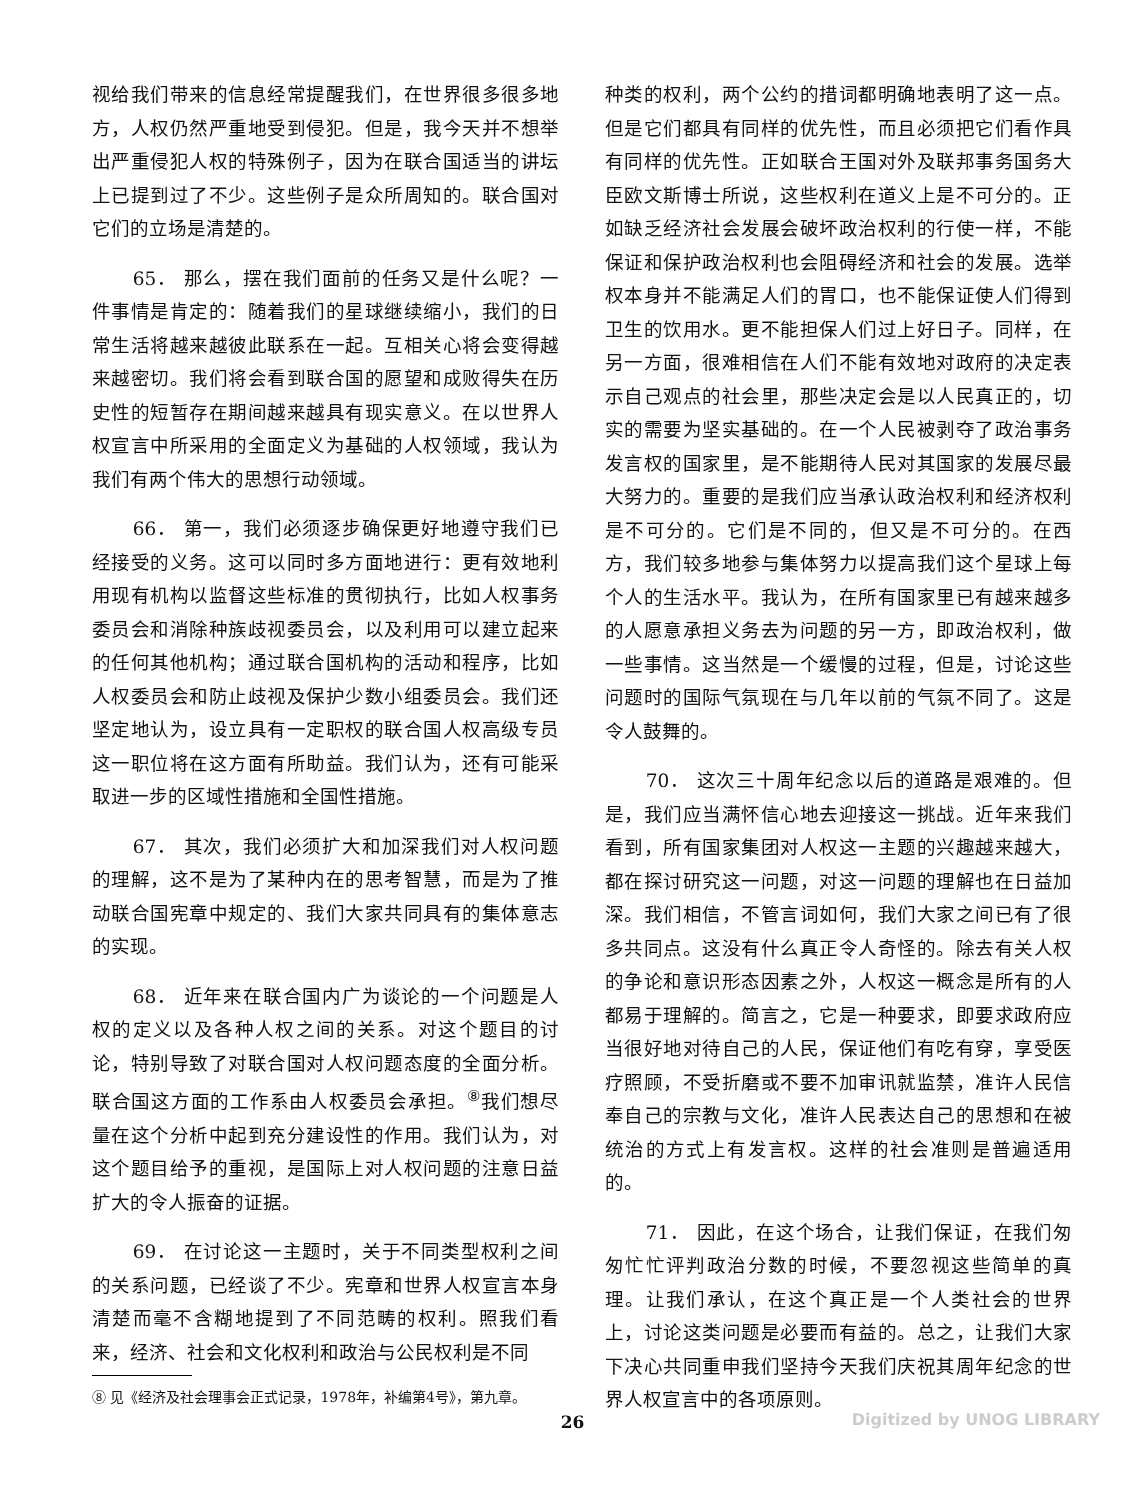视给我们带来的信息经常提醒我们，在世界很多很多地方，人权仍然严重地受到侵犯。但是，我今天并不想举出严重侵犯人权的特殊例子，因为在联合国适当的讲坛上已提到过了不少。这些例子是众所周知的。联合国对它们的立场是清楚的。
65． 那么，摆在我们面前的任务又是什么呢？一件事情是肯定的：随着我们的星球继续缩小，我们的日常生活将越来越彼此联系在一起。互相关心将会变得越来越密切。我们将会看到联合国的愿望和成败得失在历史性的短暂存在期间越来越具有现实意义。在以世界人权宣言中所采用的全面定义为基础的人权领域，我认为我们有两个伟大的思想行动领域。
66． 第一，我们必须逐步确保更好地遵守我们已经接受的义务。这可以同时多方面地进行：更有效地利用现有机构以监督这些标准的贯彻执行，比如人权事务委员会和消除种族歧视委员会，以及利用可以建立起来的任何其他机构；通过联合国机构的活动和程序，比如人权委员会和防止歧视及保护少数小组委员会。我们还坚定地认为，设立具有一定职权的联合国人权高级专员这一职位将在这方面有所助益。我们认为，还有可能采取进一步的区域性措施和全国性措施。
67． 其次，我们必须扩大和加深我们对人权问题的理解，这不是为了某种内在的思考智慧，而是为了推动联合国宪章中规定的、我们大家共同具有的集体意志的实现。
68． 近年来在联合国内广为谈论的一个问题是人权的定义以及各种人权之间的关系。对这个题目的讨论，特别导致了对联合国对人权问题态度的全面分析。联合国这方面的工作系由人权委员会承担。<sup>⑧</sup>我们想尽量在这个分析中起到充分建设性的作用。我们认为，对这个题目给予的重视，是国际上对人权问题的注意日益扩大的令人振奋的证据。
69． 在讨论这一主题时，关于不同类型权利之间的关系问题，已经谈了不少。宪章和世界人权宣言本身清楚而毫不含糊地提到了不同范畴的权利。照我们看来，经济、社会和文化权利和政治与公民权利是不同
⑧ 见《经济及社会理事会正式记录，1978年，补编第4号》，第九章。
种类的权利，两个公约的措词都明确地表明了这一点。但是它们都具有同样的优先性，而且必须把它们看作具有同样的优先性。正如联合王国对外及联邦事务国务大臣欧文斯博士所说，这些权利在道义上是不可分的。正如缺乏经济社会发展会破坏政治权利的行使一样，不能保证和保护政治权利也会阻碍经济和社会的发展。选举权本身并不能满足人们的胃口，也不能保证使人们得到卫生的饮用水。更不能担保人们过上好日子。同样，在另一方面，很难相信在人们不能有效地对政府的决定表示自己观点的社会里，那些决定会是以人民真正的，切实的需要为坚实基础的。在一个人民被剥夺了政治事务发言权的国家里，是不能期待人民对其国家的发展尽最大努力的。重要的是我们应当承认政治权利和经济权利是不可分的。它们是不同的，但又是不可分的。在西方，我们较多地参与集体努力以提高我们这个星球上每个人的生活水平。我认为，在所有国家里已有越来越多的人愿意承担义务去为问题的另一方，即政治权利，做一些事情。这当然是一个缓慢的过程，但是，讨论这些问题时的国际气氛现在与几年以前的气氛不同了。这是令人鼓舞的。
70． 这次三十周年纪念以后的道路是艰难的。但是，我们应当满怀信心地去迎接这一挑战。近年来我们看到，所有国家集团对人权这一主题的兴趣越来越大，都在探讨研究这一问题，对这一问题的理解也在日益加深。我们相信，不管言词如何，我们大家之间已有了很多共同点。这没有什么真正令人奇怪的。除去有关人权的争论和意识形态因素之外，人权这一概念是所有的人都易于理解的。简言之，它是一种要求，即要求政府应当很好地对待自己的人民，保证他们有吃有穿，享受医疗照顾，不受折磨或不要不加审讯就监禁，准许人民信奉自己的宗教与文化，准许人民表达自己的思想和在被统治的方式上有发言权。这样的社会准则是普遍适用的。
71． 因此，在这个场合，让我们保证，在我们匆匆忙忙评判政治分数的时候，不要忽视这些简单的真理。让我们承认，在这个真正是一个人类社会的世界上，讨论这类问题是必要而有益的。总之，让我们大家下决心共同重申我们坚持今天我们庆祝其周年纪念的世界人权宣言中的各项原则。
26 Digitized by UNOG LIBRARY